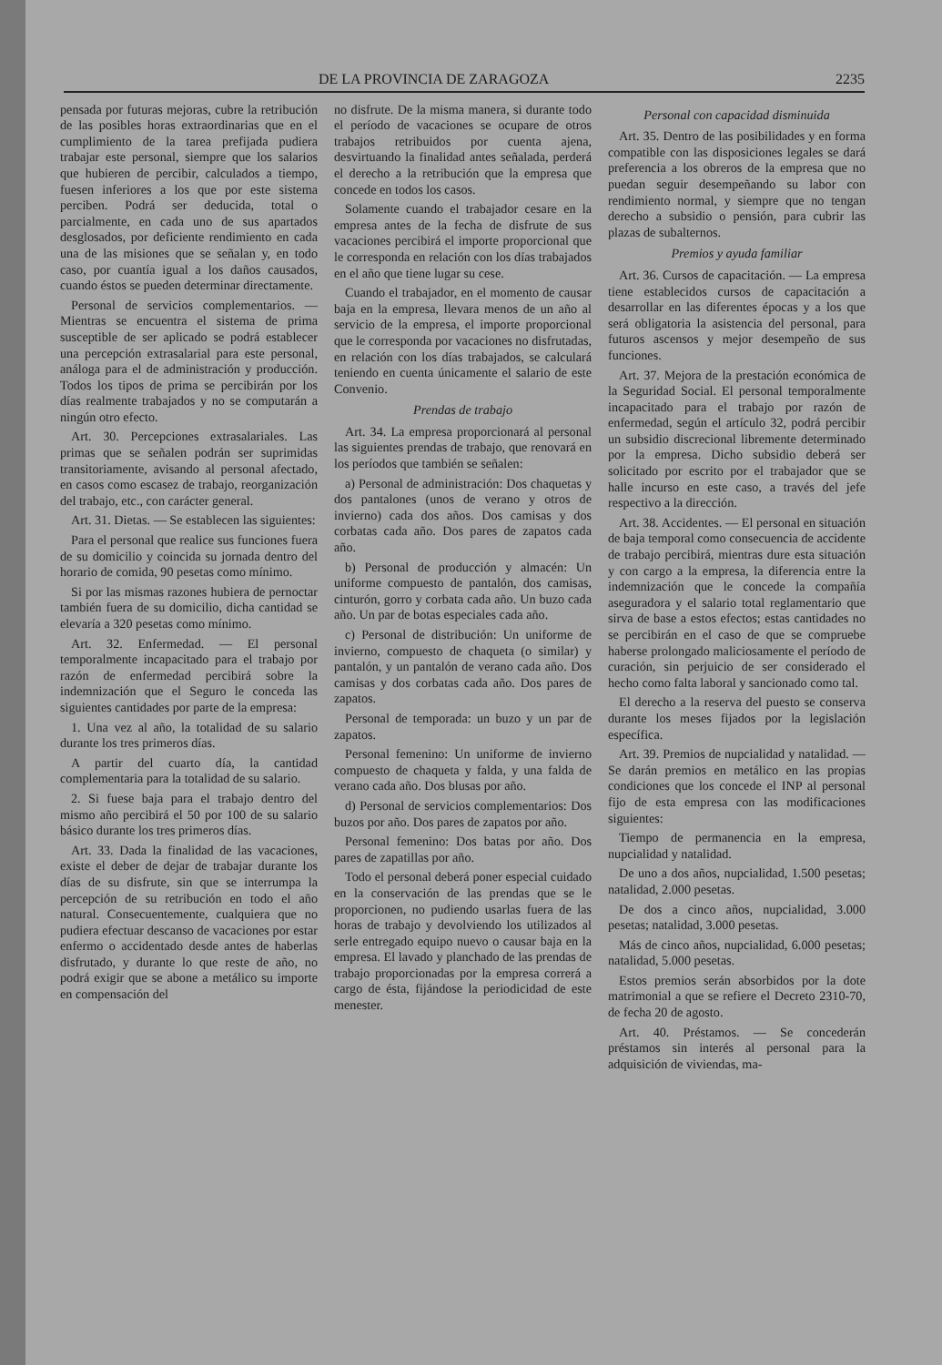DE LA PROVINCIA DE ZARAGOZA 2235
pensada por futuras mejoras, cubre la retribución de las posibles horas extraordinarias que en el cumplimiento de la tarea prefijada pudiera trabajar este personal, siempre que los salarios que hubieren de percibir, calculados a tiempo, fuesen inferiores a los que por este sistema perciben. Podrá ser deducida, total o parcialmente, en cada uno de sus apartados desglosados, por deficiente rendimiento en cada una de las misiones que se señalan y, en todo caso, por cuantía igual a los daños causados, cuando éstos se pueden determinar directamente.
Personal de servicios complementarios. — Mientras se encuentra el sistema de prima susceptible de ser aplicado se podrá establecer una percepción extrasalarial para este personal, análoga para el de administración y producción. Todos los tipos de prima se percibirán por los días realmente trabajados y no se computarán a ningún otro efecto.
Art. 30. Percepciones extrasalariales. Las primas que se señalen podrán ser suprimidas transitoriamente, avisando al personal afectado, en casos como escasez de trabajo, reorganización del trabajo, etc., con carácter general.
Art. 31. Dietas. — Se establecen las siguientes:
Para el personal que realice sus funciones fuera de su domicilio y coincida su jornada dentro del horario de comida, 90 pesetas como mínimo.
Si por las mismas razones hubiera de pernoctar también fuera de su domicilio, dicha cantidad se elevaría a 320 pesetas como mínimo.
Art. 32. Enfermedad. — El personal temporalmente incapacitado para el trabajo por razón de enfermedad percibirá sobre la indemnización que el Seguro le conceda las siguientes cantidades por parte de la empresa:
1. Una vez al año, la totalidad de su salario durante los tres primeros días.
A partir del cuarto día, la cantidad complementaria para la totalidad de su salario.
2. Si fuese baja para el trabajo dentro del mismo año percibirá el 50 por 100 de su salario básico durante los tres primeros días.
Art. 33. Dada la finalidad de las vacaciones, existe el deber de dejar de trabajar durante los días de su disfrute, sin que se interrumpa la percepción de su retribución en todo el año natural. Consecuentemente, cualquiera que no pudiera efectuar descanso de vacaciones por estar enfermo o accidentado desde antes de haberlas disfrutado, y durante lo que reste de año, no podrá exigir que se abone a metálico su importe en compensación del
no disfrute. De la misma manera, si durante todo el período de vacaciones se ocupare de otros trabajos retribuidos por cuenta ajena, desvirtuando la finalidad antes señalada, perderá el derecho a la retribución que la empresa que concede en todos los casos.
Solamente cuando el trabajador cesare en la empresa antes de la fecha de disfrute de sus vacaciones percibirá el importe proporcional que le corresponda en relación con los días trabajados en el año que tiene lugar su cese.
Cuando el trabajador, en el momento de causar baja en la empresa, llevara menos de un año al servicio de la empresa, el importe proporcional que le corresponda por vacaciones no disfrutadas, en relación con los días trabajados, se calculará teniendo en cuenta únicamente el salario de este Convenio.
Prendas de trabajo
Art. 34. La empresa proporcionará al personal las siguientes prendas de trabajo, que renovará en los períodos que también se señalen:
a) Personal de administración: Dos chaquetas y dos pantalones (unos de verano y otros de invierno) cada dos años. Dos camisas y dos corbatas cada año. Dos pares de zapatos cada año.
b) Personal de producción y almacén: Un uniforme compuesto de pantalón, dos camisas, cinturón, gorro y corbata cada año. Un buzo cada año. Un par de botas especiales cada año.
c) Personal de distribución: Un uniforme de invierno, compuesto de chaqueta (o similar) y pantalón, y un pantalón de verano cada año. Dos camisas y dos corbatas cada año. Dos pares de zapatos.
Personal de temporada: un buzo y un par de zapatos.
Personal femenino: Un uniforme de invierno compuesto de chaqueta y falda, y una falda de verano cada año. Dos blusas por año.
d) Personal de servicios complementarios: Dos buzos por año. Dos pares de zapatos por año.
Personal femenino: Dos batas por año. Dos pares de zapatillas por año.
Todo el personal deberá poner especial cuidado en la conservación de las prendas que se le proporcionen, no pudiendo usarlas fuera de las horas de trabajo y devolviendo los utilizados al serle entregado equipo nuevo o causar baja en la empresa. El lavado y planchado de las prendas de trabajo proporcionadas por la empresa correrá a cargo de ésta, fijándose la periodicidad de este menester.
Personal con capacidad disminuida
Art. 35. Dentro de las posibilidades y en forma compatible con las disposiciones legales se dará preferencia a los obreros de la empresa que no puedan seguir desempeñando su labor con rendimiento normal, y siempre que no tengan derecho a subsidio o pensión, para cubrir las plazas de subalternos.
Premios y ayuda familiar
Art. 36. Cursos de capacitación. — La empresa tiene establecidos cursos de capacitación a desarrollar en las diferentes épocas y a los que será obligatoria la asistencia del personal, para futuros ascensos y mejor desempeño de sus funciones.
Art. 37. Mejora de la prestación económica de la Seguridad Social. El personal temporalmente incapacitado para el trabajo por razón de enfermedad, según el artículo 32, podrá percibir un subsidio discrecional libremente determinado por la empresa. Dicho subsidio deberá ser solicitado por escrito por el trabajador que se halle incurso en este caso, a través del jefe respectivo a la dirección.
Art. 38. Accidentes. — El personal en situación de baja temporal como consecuencia de accidente de trabajo percibirá, mientras dure esta situación y con cargo a la empresa, la diferencia entre la indemnización que le concede la compañía aseguradora y el salario total reglamentario que sirva de base a estos efectos; estas cantidades no se percibirán en el caso de que se compruebe haberse prolongado maliciosamente el período de curación, sin perjuicio de ser considerado el hecho como falta laboral y sancionado como tal.
El derecho a la reserva del puesto se conserva durante los meses fijados por la legislación específica.
Art. 39. Premios de nupcialidad y natalidad. — Se darán premios en metálico en las propias condiciones que los concede el INP al personal fijo de esta empresa con las modificaciones siguientes:
Tiempo de permanencia en la empresa, nupcialidad y natalidad.
De uno a dos años, nupcialidad, 1.500 pesetas; natalidad, 2.000 pesetas.
De dos a cinco años, nupcialidad, 3.000 pesetas; natalidad, 3.000 pesetas.
Más de cinco años, nupcialidad, 6.000 pesetas; natalidad, 5.000 pesetas.
Estos premios serán absorbidos por la dote matrimonial a que se refiere el Decreto 2310-70, de fecha 20 de agosto.
Art. 40. Préstamos. — Se concederán préstamos sin interés al personal para la adquisición de viviendas, ma-